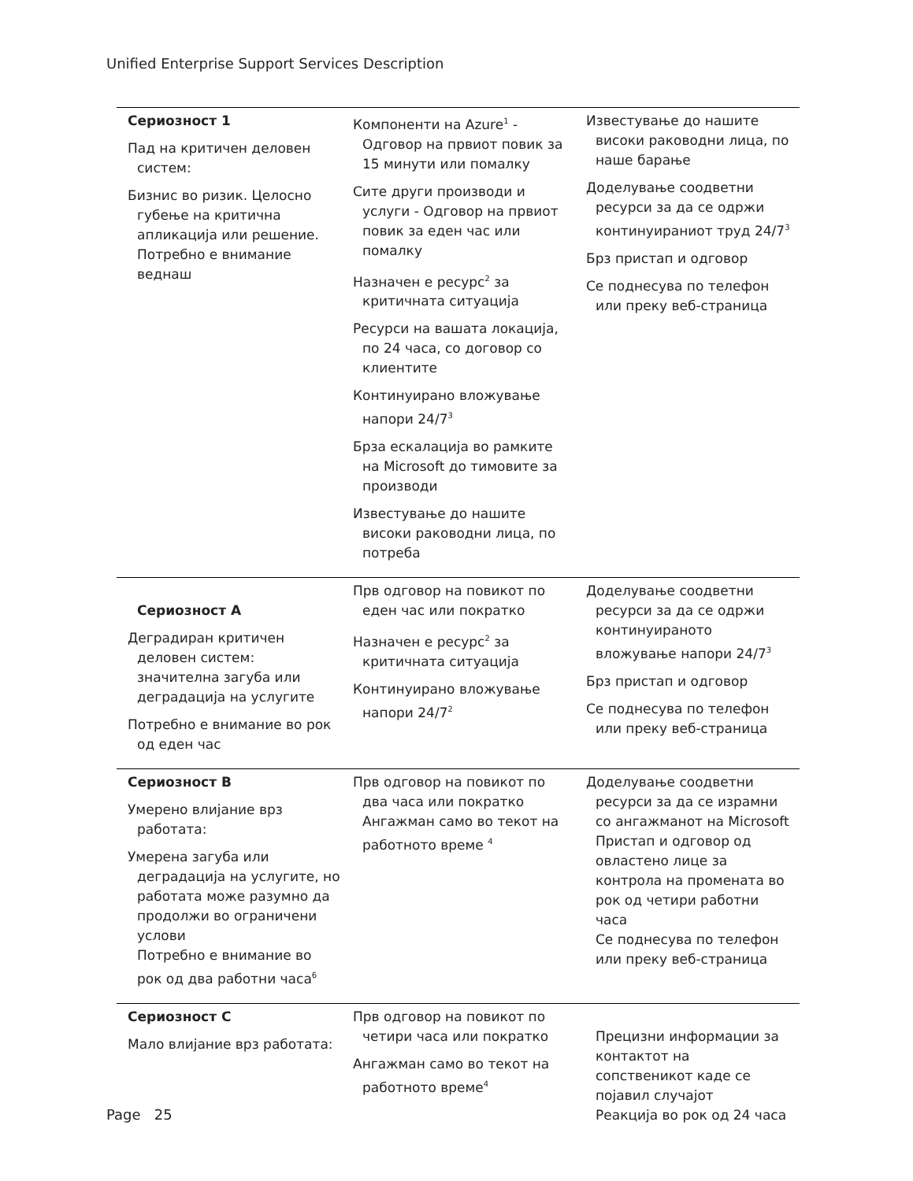Unified Enterprise Support Services Description
| Сериозност 1 Пад на критичен деловен систем: Бизнис во ризик. Целосно губење на критична апликација или решение. Потребно е внимание веднаш | Компоненти на Azure<sup>1</sup> - Одговор на првиот повик за 15 минути или помалку Сите други производи и услуги - Одговор на првиот повик за еден час или помалку Назначен е ресурс<sup>2</sup> за критичната ситуација Ресурси на вашата локација, по 24 часа, со договор со клиентите Континуирано вложување напори 24/7<sup>3</sup> Брза ескалација во рамките на Microsoft до тимовите за производи Известување до нашите високи раководни лица, по потреба | Известување до нашите високи раководни лица, по наше барање Доделување соодветни ресурси за да се одржи континуираниот труд 24/7<sup>3</sup> Брз пристап и одговор Се поднесува по телефон или преку веб-страница |
| Сериозност A Деградиран критичен деловен систем: значителна загуба или деградација на услугите Потребно е внимание во рок од еден час | Прв одговор на повикот по еден час или пократко Назначен е ресурс<sup>2</sup> за критичната ситуација Континуирано вложување напори 24/7<sup>2</sup> | Доделување соодветни ресурси за да се одржи континуираното вложување напори 24/7<sup>3</sup> Брз пристап и одговор Се поднесува по телефон или преку веб-страница |
| Сериозност B Умерено влијание врз работата: Умерена загуба или деградација на услугите, но работата може разумно да продолжи во ограничени услови Потребно е внимание во рок од два работни часа<sup>6</sup> | Прв одговор на повикот по два часа или пократко Ангажман само во текот на работното време <sup>4</sup> | Доделување соодветни ресурси за да се израмни со ангажманот на Microsoft Пристап и одговор од овластено лице за контрола на промената во рок од четири работни часа Се поднесува по телефон или преку веб-страница |
| Сериозност C Мало влијание врз работата: | Прв одговор на повикот по четири часа или пократко Ангажман само во текот на работното време<sup>4</sup> | Прецизни информации за контактот на сопственикот каде се појавил случајот Реакција во рок од 24 часа |
Page 25